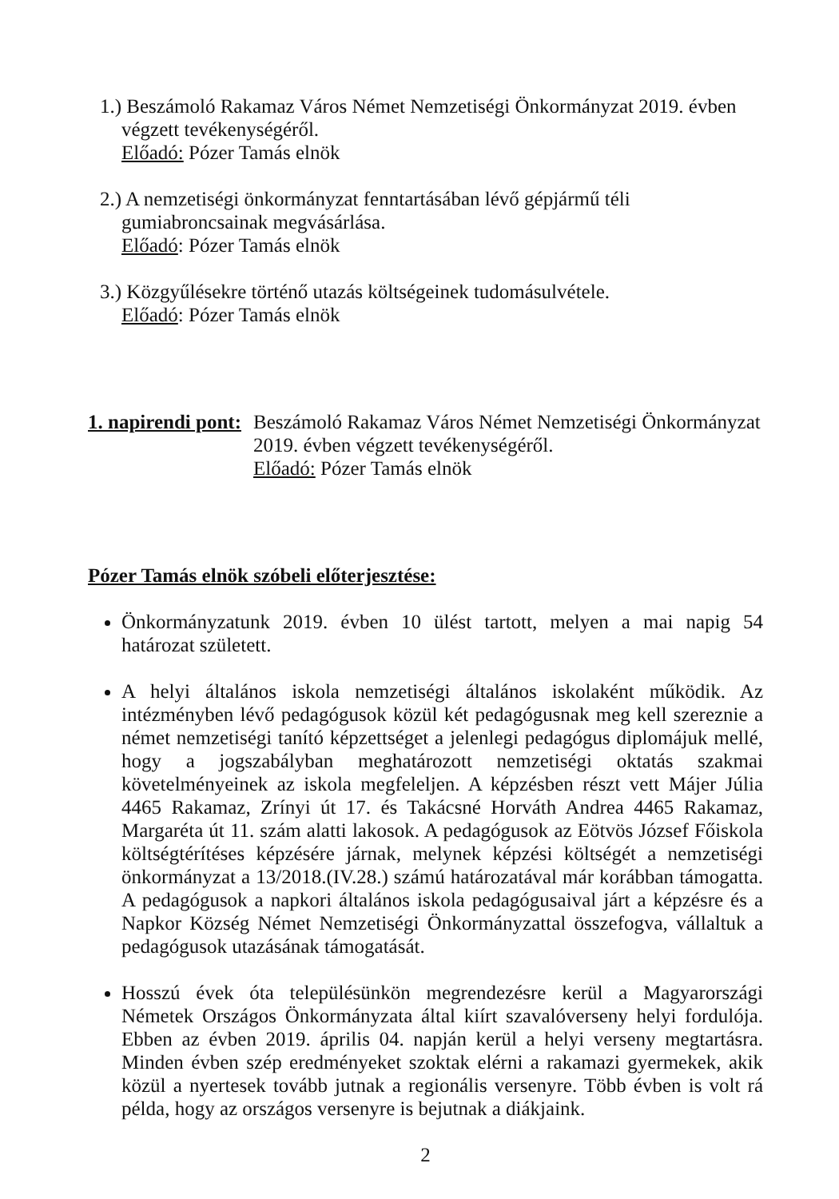1.) Beszámoló Rakamaz Város Német Nemzetiségi Önkormányzat 2019. évben
végzett tevékenységéről.
Előadó: Pózer Tamás elnök
2.) A nemzetiségi önkormányzat fenntartásában lévő gépjármű téli
gumiabroncsainak megvásárlása.
Előadó: Pózer Tamás elnök
3.) Közgyűlésekre történő utazás költségeinek tudomásulvétele.
Előadó: Pózer Tamás elnök
1. napirendi pont:
Beszámoló Rakamaz Város Német Nemzetiségi Önkormányzat
2019. évben végzett tevékenységéről.
Előadó: Pózer Tamás elnök
Pózer Tamás elnök szóbeli előterjesztése:
Önkormányzatunk 2019. évben 10 ülést tartott, melyen a mai napig 54 határozat született.
A helyi általános iskola nemzetiségi általános iskolaként működik. Az intézményben lévő pedagógusok közül két pedagógusnak meg kell szereznie a német nemzetiségi tanító képzettséget a jelenlegi pedagógus diplomájuk mellé, hogy a jogszabályban meghatározott nemzetiségi oktatás szakmai követelményeinek az iskola megfeleljen. A képzésben részt vett Májer Júlia 4465 Rakamaz, Zrínyi út 17. és Takácsné Horváth Andrea 4465 Rakamaz, Margaréta út 11. szám alatti lakosok. A pedagógusok az Eötvös József Főiskola költségtérítéses képzésére járnak, melynek képzési költségét a nemzetiségi önkormányzat a 13/2018.(IV.28.) számú határozatával már korábban támogatta. A pedagógusok a napkori általános iskola pedagógusaival járt a képzésre és a Napkor Község Német Nemzetiségi Önkormányzattal összefogva, vállaltuk a pedagógusok utazásának támogatását.
Hosszú évek óta településünkön megrendezésre kerül a Magyarországi Németek Országos Önkormányzata által kiírt szavalóverseny helyi fordulója. Ebben az évben 2019. április 04. napján kerül a helyi verseny megtartásra. Minden évben szép eredményeket szoktak elérni a rakamazi gyermekek, akik közül a nyertesek tovább jutnak a regionális versenyre. Több évben is volt rá példa, hogy az országos versenyre is bejutnak a diákjaink.
2